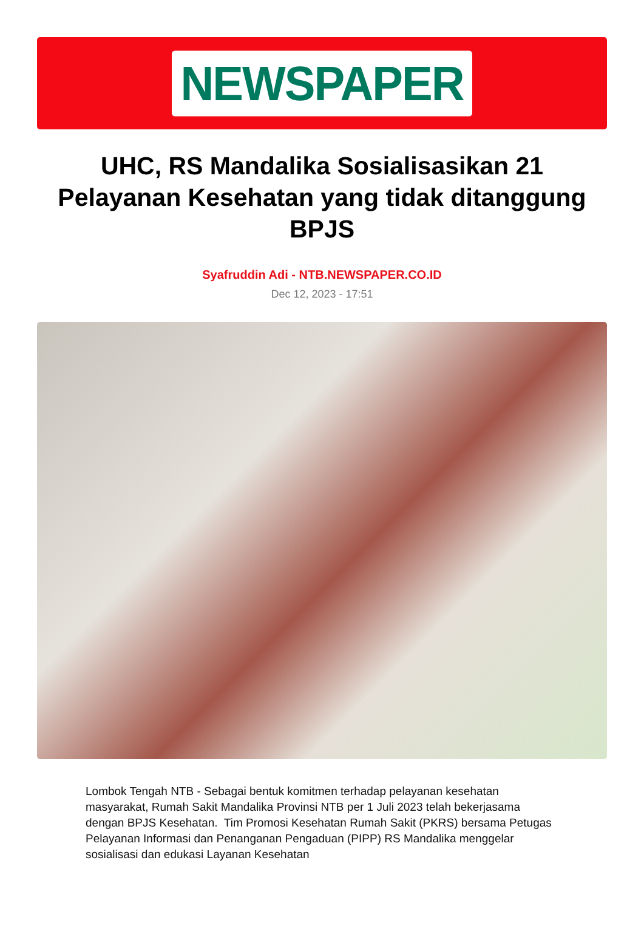NEWSPAPER
UHC, RS Mandalika Sosialisasikan 21 Pelayanan Kesehatan yang tidak ditanggung BPJS
Syafruddin Adi - NTB.NEWSPAPER.CO.ID
Dec 12, 2023 - 17:51
Lombok Tengah NTB - Sebagai bentuk komitmen terhadap pelayanan kesehatan masyarakat, Rumah Sakit Mandalika Provinsi NTB per 1 Juli 2023 telah bekerjasama dengan BPJS Kesehatan. Tim Promosi Kesehatan Rumah Sakit (PKRS) bersama Petugas Pelayanan Informasi dan Penanganan Pengaduan (PIPP) RS Mandalika menggelar sosialisasi dan edukasi Layanan Kesehatan